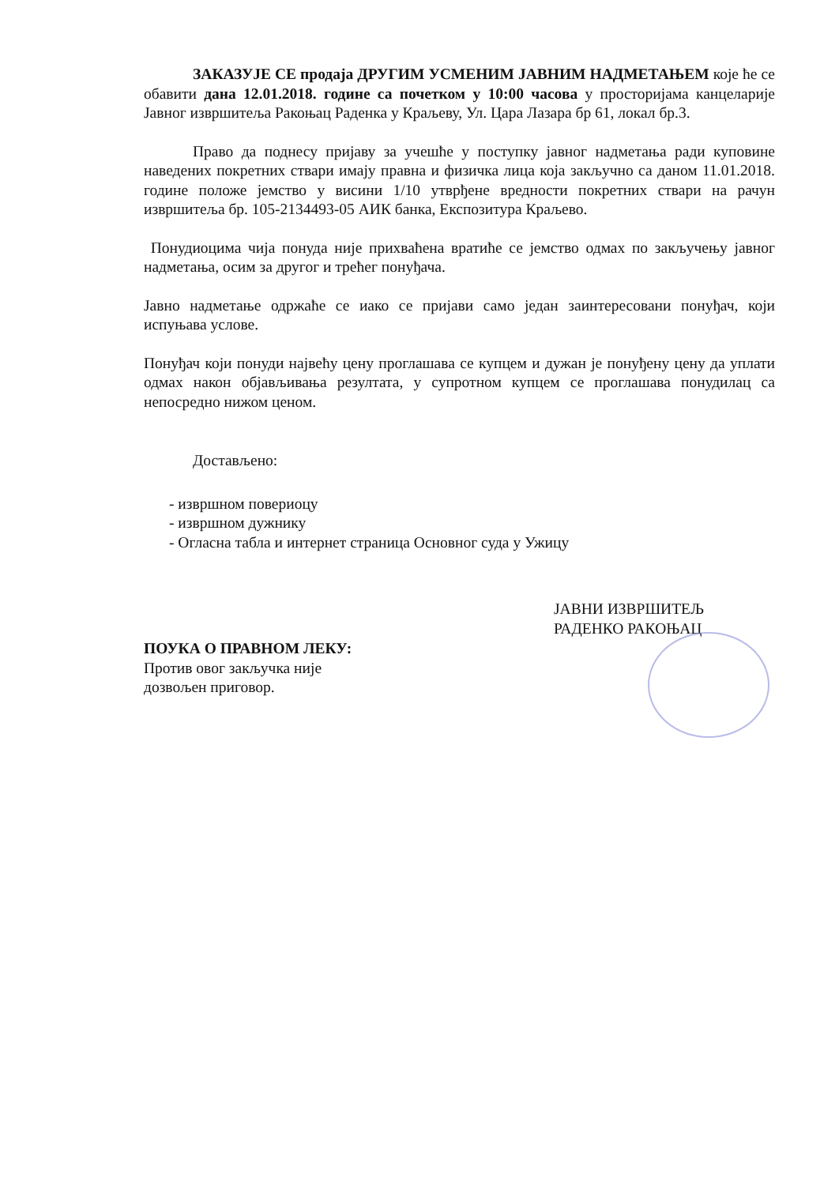ЗАКАЗУЈЕ СЕ продаја ДРУГИМ УСМЕНИМ ЈАВНИМ НАДМЕТАЊЕМ које ће се обавити дана 12.01.2018. године са почетком у 10:00 часова у просторијама канцеларије Јавног извршитеља Ракоњац Раденка у Краљеву, Ул. Цара Лазара бр 61, локал бр.3.
Право да поднесу пријаву за учешће у поступку јавног надметања ради куповине наведених покретних ствари имају правна и физичка лица која закључно са даном 11.01.2018. године положе јемство у висини 1/10 утврђене вредности покретних ствари на рачун извршитеља бр. 105-2134493-05 АИК банка, Експозитура Краљево.
Понудиоцима чија понуда није прихваћена вратиће се јемство одмах по закључењу јавног надметања, осим за другог и трећег понуђача.
Јавно надметање одржаће се иако се пријави само један заинтересовани понуђач, који испуњава услове.
Понуђач који понуди највећу цену проглашава се купцем и дужан је понуђену цену да уплати одмах након објављивања резултата, у супротном купцем се проглашава понудилац са непосредно нижом ценом.
Достављено:
- извршном повериоцу
- извршном дужнику
- Огласна табла и интернет страница Основног суда у Ужицу
ПОУКА О ПРАВНОМ ЛЕКУ:
Против овог закључка није
дозвољен приговор.
ЈАВНИ ИЗВРШИТЕЉ
РАДЕНКО РАКОЊАЦ